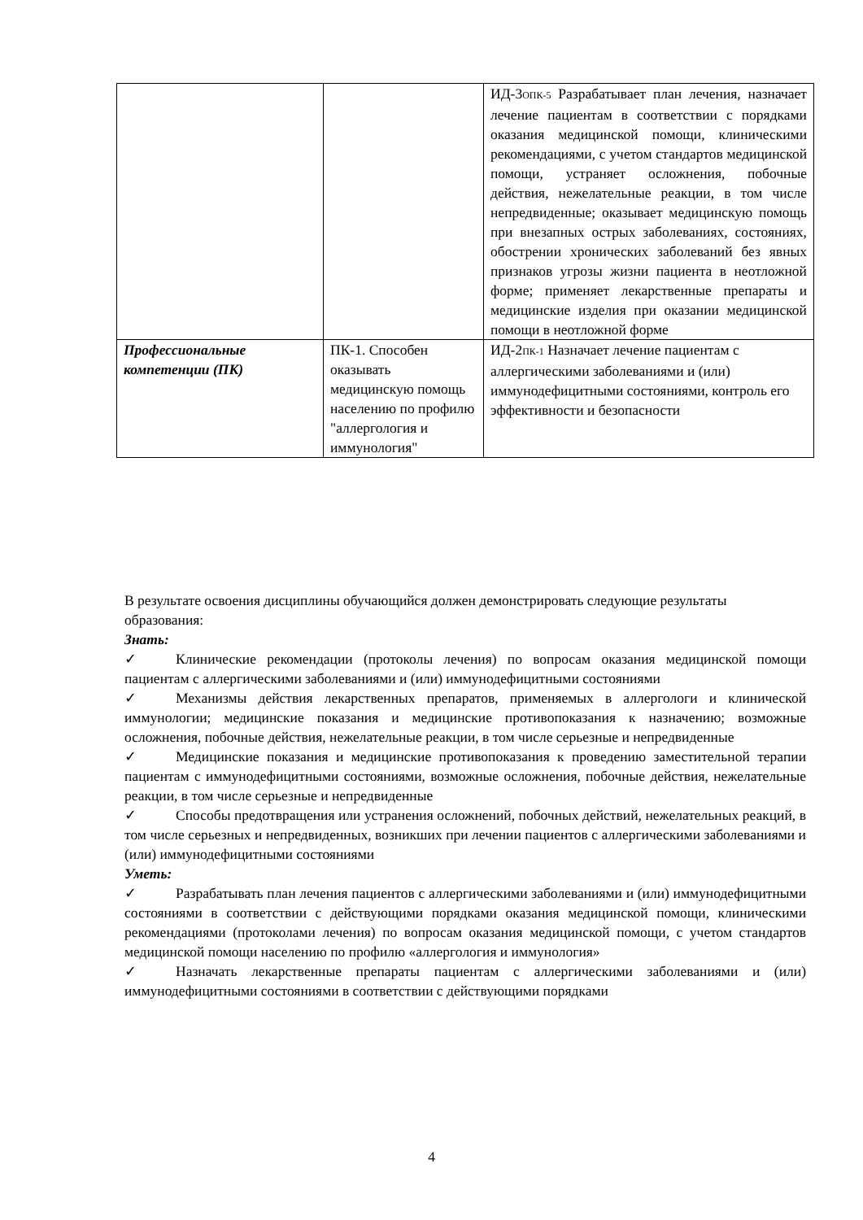| | | ИД-3<sub>ОПК-5</sub> Разрабатывает план лечения, назначает лечение пациентам в соответствии с порядками оказания медицинской помощи, клиническими рекомендациями, с учетом стандартов медицинской помощи, устраняет осложнения, побочные действия, нежелательные реакции, в том числе непредвиденные; оказывает медицинскую помощь при внезапных острых заболеваниях, состояниях, обострении хронических заболеваний без явных признаков угрозы жизни пациента в неотложной форме; применяет лекарственные препараты и медицинские изделия при оказании медицинской помощи в неотложной форме |
| Профессиональные компетенции (ПК) | ПК-1. Способен оказывать медицинскую помощь населению по профилю "аллергология и иммунология" | ИД-2<sub>ПК-1</sub> Назначает лечение пациентам с аллергическими заболеваниями и (или) иммунодефицитными состояниями, контроль его эффективности и безопасности |
В результате освоения дисциплины обучающийся должен демонстрировать следующие результаты образования:
Знать:
✓ Клинические рекомендации (протоколы лечения) по вопросам оказания медицинской помощи пациентам с аллергическими заболеваниями и (или) иммунодефицитными состояниями
✓ Механизмы действия лекарственных препаратов, применяемых в аллергологи и клинической иммунологии; медицинские показания и медицинские противопоказания к назначению; возможные осложнения, побочные действия, нежелательные реакции, в том числе серьезные и непредвиденные
✓ Медицинские показания и медицинские противопоказания к проведению заместительной терапии пациентам с иммунодефицитными состояниями, возможные осложнения, побочные действия, нежелательные реакции, в том числе серьезные и непредвиденные
✓ Способы предотвращения или устранения осложнений, побочных действий, нежелательных реакций, в том числе серьезных и непредвиденных, возникших при лечении пациентов с аллергическими заболеваниями и (или) иммунодефицитными состояниями
Уметь:
✓ Разрабатывать план лечения пациентов с аллергическими заболеваниями и (или) иммунодефицитными состояниями в соответствии с действующими порядками оказания медицинской помощи, клиническими рекомендациями (протоколами лечения) по вопросам оказания медицинской помощи, с учетом стандартов медицинской помощи населению по профилю «аллергология и иммунология»
✓ Назначать лекарственные препараты пациентам с аллергическими заболеваниями и (или) иммунодефицитными состояниями в соответствии с действующими порядками
4